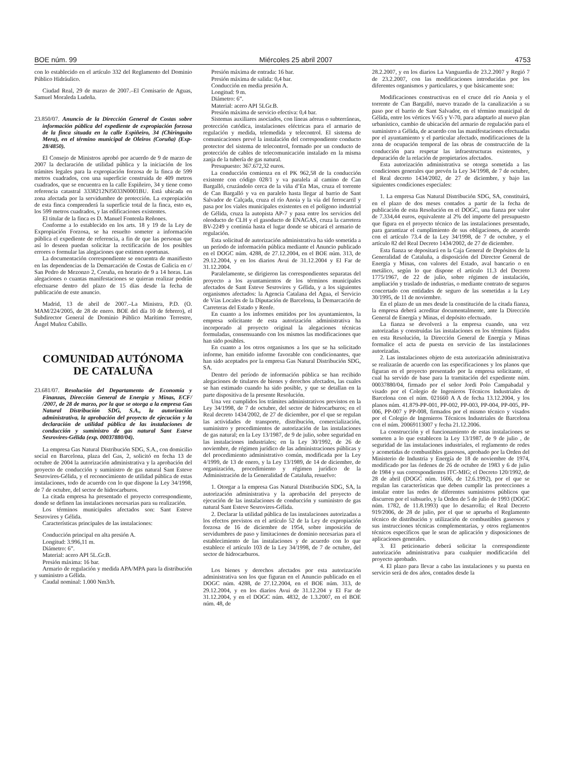BOE núm. 99 Miércoles 25 abril 2007 4753
con lo establecido en el artículo 332 del Reglamento del Dominio Público Hidráulico.
Ciudad Real, 29 de marzo de 2007.–El Comisario de Aguas, Samuel Moraleda Ludeña.
23.850/07. Anuncio de la Dirección General de Costas sobre información pública del expediente de expropiación forzosa de la finca situada en la calle Espiñeiro, 34 (Chiringuito Mera), en el término municipal de Oleiros (Coruña) (Exp-28/4850).
El Consejo de Ministros aprobó por acuerdo de 9 de marzo de 2007 la declaración de utilidad pública y la iniciación de los trámites legales para la expropiación forzosa de la finca de 599 metros cuadrados, con una superficie construida de 409 metros cuadrados, que se encuentra en la calle Espiñeiro, 34 y tiene como referencia catastral 3338212NJ5033N0001BU. Está ubicada en zona afectada por la servidumbre de protección. La expropiación de esta finca comprenderá la superficie total de la finca, esto es, los 599 metros cuadrados, y las edificaciones existentes.
El titular de la finca es D. Manuel Fontenla Reñones.
Conforme a lo establecido en los arts. 18 y 19 de la Ley de Expropiación Forzosa, se ha resuelto someter a información pública el expediente de referencia, a fin de que las personas que así lo deseen puedan solicitar la rectificación de los posibles errores o formular las alegaciones que estimen oportunas.
La documentación correspondiente se encuentra de manifiesto en las dependencias de la Demarcación de Costas de Galicia en c/ San Pedro de Mezonzo 2, Coruña, en horario de 9 a 14 horas. Las alegaciones o cuantas manifestaciones se quieran realizar podrán efectuarse dentro del plazo de 15 días desde la fecha de publicación de este anuncio.
Madrid, 13 de abril de 2007.–La Ministra, P.D. (O. MAM/224/2005, de 28 de enero. BOE del día 10 de febrero), el Subdirector General de Dominio Público Marítimo Terrestre, Ángel Muñoz Cubillo.
COMUNIDAD AUTÓNOMA
DE CATALUÑA
23.681/07. Resolución del Departamento de Economía y Finanzas, Dirección General de Energía y Minas, ECF/ /2007, de 28 de marzo, por la que se otorga a la empresa Gas Natural Distribución SDG, S.A., la autorización administrativa, la aprobación del proyecto de ejecución y la declaración de utilidad pública de las instalaciones de conducción y suministro de gas natural Sant Esteve Sesrovires-Gélida (exp. 00037880/04).
La empresa Gas Natural Distribución SDG, S.A., con domicilio social en Barcelona, plaza del Gas, 2, solicitó en fecha 13 de octubre de 2004 la autorización administrativa y la aprobación del proyecto de conducción y suministro de gas natural Sant Esteve Sesrovires-Gélida, y el reconocimiento de utilidad pública de estas instalaciones, todo de acuerdo con lo que dispone la Ley 34/1998, de 7 de octubre, del sector de hidrocarburos.
La citada empresa ha presentado el proyecto correspondiente, donde se definen las instalaciones necesarias para su realización.
Los términos municipales afectados son: Sant Esteve Sesrovires y Gélida.
Características principales de las instalaciones:
Conducción principal en alta presión A.
Longitud: 3.996,11 m.
Diámetro: 6”.
Material: acero API 5L.Gr.B.
Presión máxima: 16 bar.
Armario de regulación y medida APA/MPA para la distribución y suministro a Gélida.
Caudal nominal: 1.000 Nm3/h.
Presión máxima de entrada: 16 bar.
Presión máxima de salida: 0,4 bar.
Conducción en media presión A.
Longitud: 9 m.
Diámetro: 6”.
Material: acero API 5LGr.B.
Presión máxima de servicio efectiva: 0,4 bar.
Sistemas auxiliares asociados, con líneas aéreas o subterráneas, protección catódica, instalaciones eléctricas para el armario de regulación y medida, telemedida y telecontrol. El sistema de comunicaciones prevé la instalación del correspondiente conducto protector del sistema de telecontrol, formado por un conducto de protección de cables de telecomunicación instalado en la misma zanja de la tubería de gas natural.
Presupuesto: 367.672,32 euros.
La conducción comienza en el PK 962,58 de la conducción existente con código 028/1 y va paralela al camino de Can Bargalló, cruzándolo cerca de la viña d’En Mas, cruza el torrente de Can Bargalló y va en paralelo hasta llegar al barrio de Sant Salvador de Calçada, cruza el río Anoia y la vía del ferrocarril y pasa por los viales municipales existentes en el polígono industrial de Gélida, cruza la autopista AP-7 y pasa entre los servicios del oleoducto de CLH y el gasoducto de ENAGAS, cruza la carretera BV-2249 y continúa hasta el lugar donde se ubicará el armario de regulación.
Esta solicitud de autorización administrativa ha sido sometida a un período de información pública mediante el Anuncio publicado en el DOGC núm. 4288, de 27.12.2004, en el BOE núm. 313, de 29.12.2004, y en los diarios Avui de 31.12.2004 y El Far de 31.12.2004.
Paralelamente, se dirigieron las correspondientes separatas del proyecto a los ayuntamientos de los términos municipales afectados de Sant Esteve Sesrovires y Gélida, y a los siguientes organismos afectados: la Agencia Catalana del Agua, el Servicio de Vías Locales de la Diputación de Barcelona, la Demarcación de Carreteras del Estado y Renfe.
En cuanto a los informes emitidos por los ayuntamientos, la empresa solicitante de esta autorización administrativa ha incorporado al proyecto original la alegaciones técnicas formuladas, consensuando con los mismos las modificaciones que han sido posibles.
En cuanto a los otros organismos a los que se ha solicitado informe, han emitido informe favorable con condicionantes, que han sido aceptados por la empresa Gas Natural Distribución SDG, SA.
Dentro del período de información pública se han recibido alegaciones de titulares de bienes y derechos afectados, las cuales se han estimado cuando ha sido posible, y que se detallan en la parte dispositiva de la presente Resolución.
Una vez cumplidos los trámites administrativos previstos en la Ley 34/1998, de 7 de octubre, del sector de hidrocarburos; en el Real decreto 1434/2002, de 27 de diciembre, por el que se regulan las actividades de transporte, distribución, comercialización, suministro y procedimientos de autorización de las instalaciones de gas natural; en la Ley 13/1987, de 9 de julio, sobre seguridad en las instalaciones industriales; en la Ley 30/1992, de 26 de noviembre, de régimen jurídico de las administraciones públicas y del procedimiento administrativo común, modificada por la Ley 4/1999, de 13 de enero, y la Ley 13/1989, de 14 de diciembre, de organización, procedimiento y régimen jurídico de la Administración de la Generalidad de Cataluña, resuelvo:
1. Otorgar a la empresa Gas Natural Distribución SDG, SA, la autorización administrativa y la aprobación del proyecto de ejecución de las instalaciones de conducción y suministro de gas natural Sant Esteve Sesrovires-Gélida.
2. Declarar la utilidad pública de las instalaciones autorizadas a los efectos previstos en el artículo 52 de la Ley de expropiación forzosa de 16 de diciembre de 1954, sobre imposición de servidumbres de paso y limitaciones de dominio necesarias para el establecimiento de las instalaciones y de acuerdo con lo que establece el artículo 103 de la Ley 34/1998, de 7 de octubre, del sector de hidrocarburos.
Los bienes y derechos afectados por esta autorización administrativa son los que figuran en el Anuncio publicado en el DOGC núm. 4288, de 27.12.2004, en el BOE núm. 313, de 29.12.2004, y en los diarios Avui de 31.12.204 y El Far de 31.12.2004, y en el DOGC núm. 4832, de 1.3.2007, en el BOE núm. 48, de
28.2.2007, y en los diarios La Vanguardia de 23.2.2007 y Regió 7 de 23.2.2007, con las modificaciones introducidas por los diferentes organismos y particulares, y que básicamente son:
Modificaciones constructivas en el cruce del río Anoia y el torrente de Can Bargalló, nuevo trazado de la canalización a su paso por el barrio de Sant Salvador, en el término municipal de Gélida, entre los vértices V-65 y V-70, para adaptarlo al nuevo plan urbanístico, cambio de ubicación del armario de regulación para el suministro a Gélida, de acuerdo con las manifestaciones efectuadas por el ayuntamiento y el particular afectado, modificaciones de la zona de ocupación temporal de las obras de construcción de la conducción para respetar las infraestructuras existentes, y depuración de la relación de propietarios afectados.
Esta autorización administrativa se otorga sometida a las condiciones generales que prevén la Ley 34/1998, de 7 de octubre, el Real decreto 1434/2002, de 27 de diciembre, y bajo las siguientes condiciones especiales:
1. La empresa Gas Natural Distribución SDG, SA, constituirá, en el plazo de dos meses contados a partir de la fecha de publicación de esta Resolución en el DOGC, una fianza por valor de 7.334,44 euros, equivalente al 2% del importe del presupuesto que figura en el proyecto técnico de las instalaciones presentado, para garantizar el cumplimiento de sus obligaciones, de acuerdo con el artículo 73.4 de la Ley 34/1998, de 7 de octubre, y el artículo 82 del Real Decreto 1434/2002, de 27 de diciembre.
Esta fianza se depositará en la Caja General de Depósitos de la Generalidad de Cataluña, a disposición del Director General de Energía y Minas, con valores del Estado, aval bancario o en metálico, según lo que dispone el artículo 11.3 del Decreto 1775/1967, de 22 de julio, sobre régimen de instalación, ampliación y traslado de industrias, o mediante contrato de seguros concertado con entidades de seguro de las sometidas a la Ley 30/1995, de 11 de noviembre.
En el plazo de un mes desde la constitución de la citada fianza, la empresa deberá acreditar documentalmente, ante la Dirección General de Energía y Minas, el depósito efectuado.
La fianza se devolverá a la empresa cuando, una vez autorizadas y construidas las instalaciones en los términos fijados en esta Resolución, la Dirección General de Energía y Minas formalice el acta de puesta en servicio de las instalaciones autorizadas.
2. Las instalaciones objeto de esta autorización administrativa se realizarán de acuerdo con las especificaciones y los planos que figuran en el proyecto presentado por la empresa solicitante, el cual ha servido de base para la tramitación del expediente núm. 00037880/04, firmado por el señor Jordi Polo Campabadal y visado por el Colegio de Ingenieros Técnicos Industriales de Barcelona con el núm. 021660 A A de fecha 13.12.2004, y los planos núm. 41.879-PP-001, PP-002, PP-003, PP-004, PP-005, PP-006, PP-007 y PP-008, firmados por el mismo técnico y visados por el Colegio de Ingenieros Técnicos Industriales de Barcelona con el núm. 20069113007 y fecha 21.12.2006.
La construcción y el funcionamiento de estas instalaciones se someten a lo que establecen la Ley 13/1987, de 9 de julio , de seguridad de las instalaciones industriales, el reglamento de redes y acometidas de combustibles gaseosos, aprobado por la Orden del Ministerio de Industria y Energía de 18 de noviembre de 1974, modificado por las órdenes de 26 de octubre de 1983 y 6 de julio de 1984 y sus correspondientes ITC-MIG; el Decreto 120/1992, de 28 de abril (DOGC núm. 1606, de 12.6.1992), por el que se regulan las características que deben cumplir las protecciones a instalar entre las redes de diferentes suministros públicos que discurren por el subsuelo, y la Orden de 5 de julio de 1993 (DOGC núm. 1782, de 11.8.1993) que lo desarrolla; el Real Decreto 919/2006, de 28 de julio, por el que se aprueba el Reglamento técnico de distribución y utilización de combustibles gaseosos y sus instrucciones técnicas complementarias, y otros reglamentos técnicos específicos que le sean de aplicación y disposiciones de aplicaciones generales.
3. El peticionario deberá solicitar la correspondiente autorización administrativa para cualquier modificación del proyecto aprobado.
4. El plazo para llevar a cabo las instalaciones y su puesta en servicio será de dos años, contados desde la